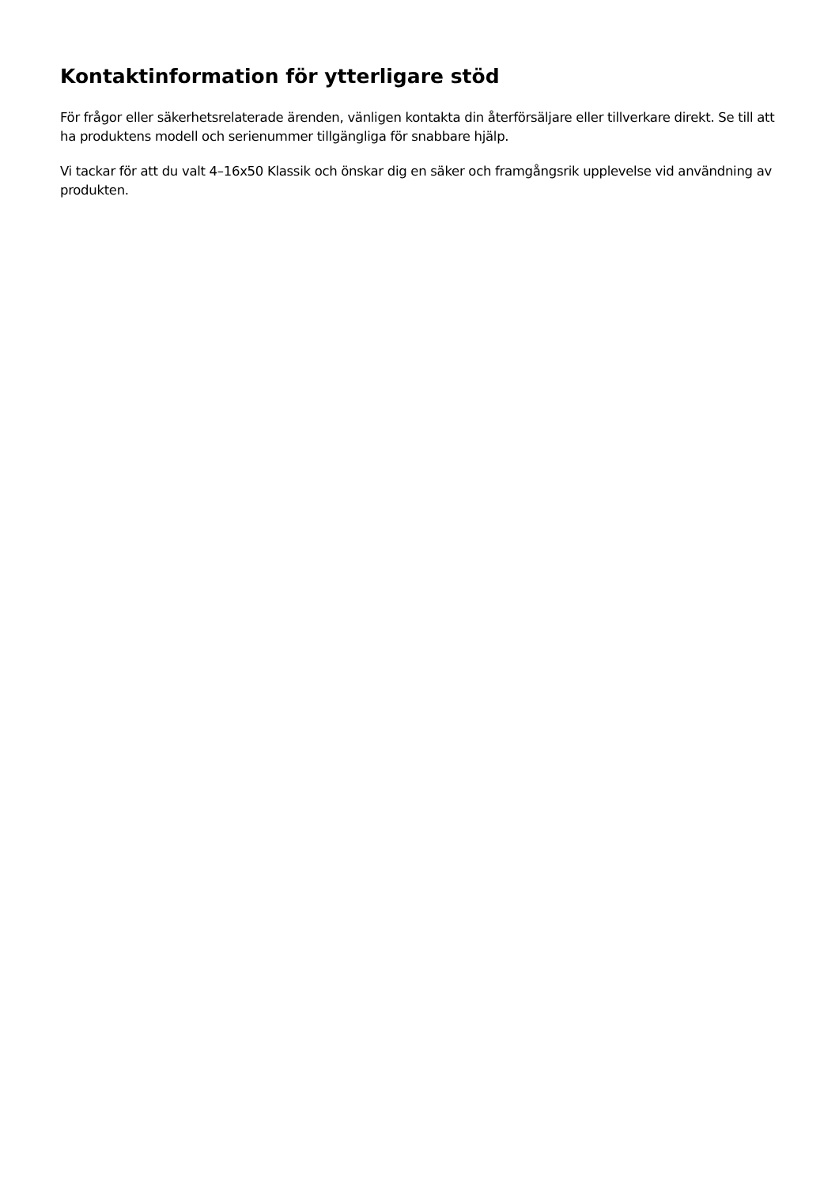Kontaktinformation för ytterligare stöd
För frågor eller säkerhetsrelaterade ärenden, vänligen kontakta din återförsäljare eller tillverkare direkt. Se till att ha produktens modell och serienummer tillgängliga för snabbare hjälp.
Vi tackar för att du valt 4–16x50 Klassik och önskar dig en säker och framgångsrik upplevelse vid användning av produkten.